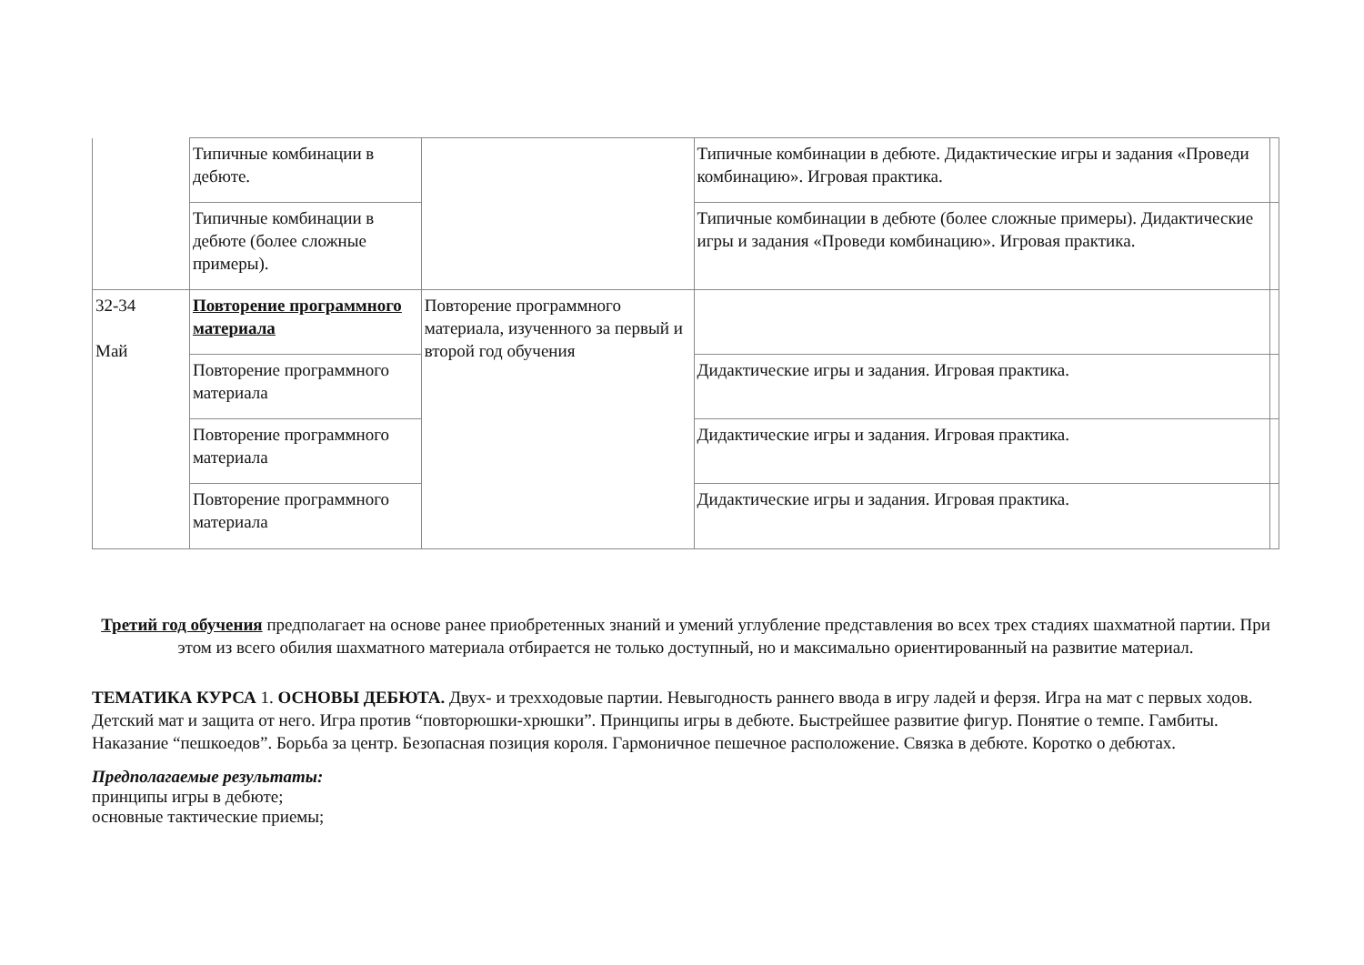| | Типичные комбинации в дебюте. | | Типичные комбинации в дебюте. Дидактические игры и задания «Проведи комбинацию». Игровая практика. | |
| | Типичные комбинации в дебюте (более сложные примеры). | | Типичные комбинации в дебюте (более сложные примеры). Дидактические игры и задания «Проведи комбинацию». Игровая практика. | |
| 32-34 Май | Повторение программного материала | Повторение программного материала, изученного за первый и второй год обучения | | |
| | Повторение программного материала | | Дидактические игры и задания. Игровая практика. | |
| | Повторение программного материала | | Дидактические игры и задания. Игровая практика. | |
| | Повторение программного материала | | Дидактические игры и задания. Игровая практика. | |
Третий год обучения предполагает на основе ранее приобретенных знаний и умений углубление представления во всех трех стадиях шахматной партии. При этом из всего обилия шахматного материала отбирается не только доступный, но и максимально ориентированный на развитие материал.
ТЕМАТИКА КУРСА 1. ОСНОВЫ ДЕБЮТА. Двух- и трехходовые партии. Невыгодность раннего ввода в игру ладей и ферзя. Игра на мат с первых ходов. Детский мат и защита от него. Игра против “повторюшки-хрюшки”. Принципы игры в дебюте. Быстрейшее развитие фигур. Понятие о темпе. Гамбиты. Наказание “пешкоедов”. Борьба за центр. Безопасная позиция короля. Гармоничное пешечное расположение. Связка в дебюте. Коротко о дебютах.
Предполагаемые результаты:
принципы игры в дебюте;
основные тактические приемы;